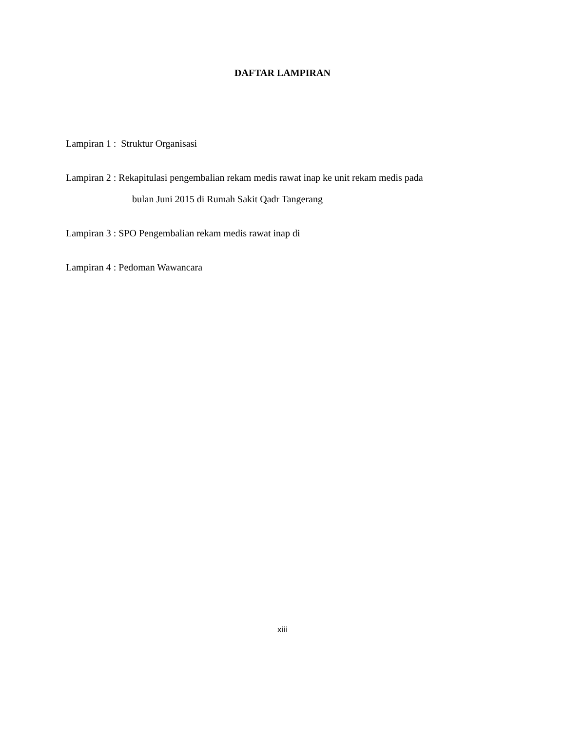DAFTAR LAMPIRAN
Lampiran 1 : Struktur Organisasi
Lampiran 2 : Rekapitulasi pengembalian rekam medis rawat inap ke unit rekam medis pada
bulan Juni 2015 di Rumah Sakit Qadr Tangerang
Lampiran 3 : SPO Pengembalian rekam medis rawat inap di
Lampiran 4 : Pedoman Wawancara
xiii